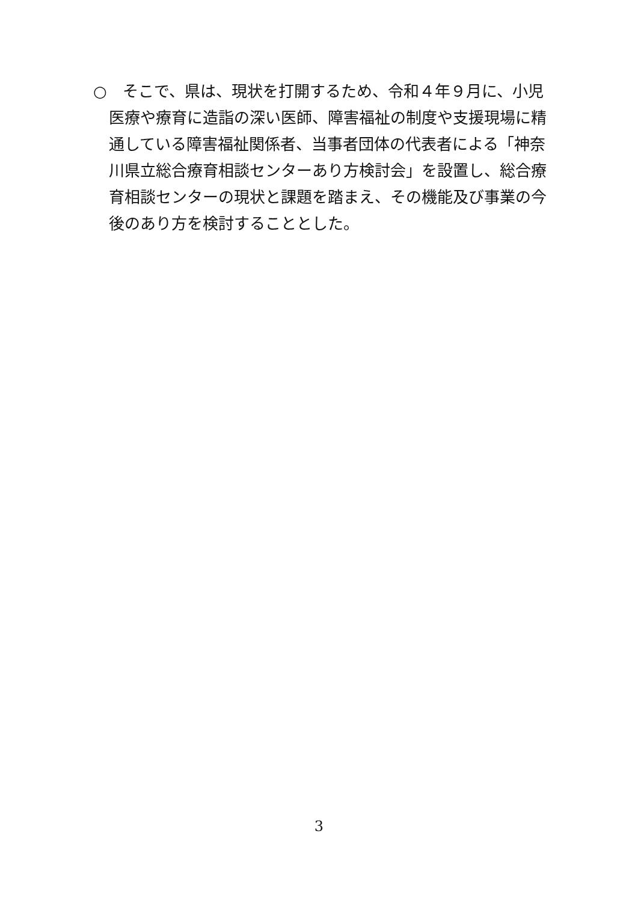○　そこで、県は、現状を打開するため、令和４年９月に、小児
医療や療育に造詣の深い医師、障害福祉の制度や支援現場に精
通している障害福祉関係者、当事者団体の代表者による「神奈
川県立総合療育相談センターあり方検討会」を設置し、総合療
育相談センターの現状と課題を踏まえ、その機能及び事業の今
後のあり方を検討することとした。
3